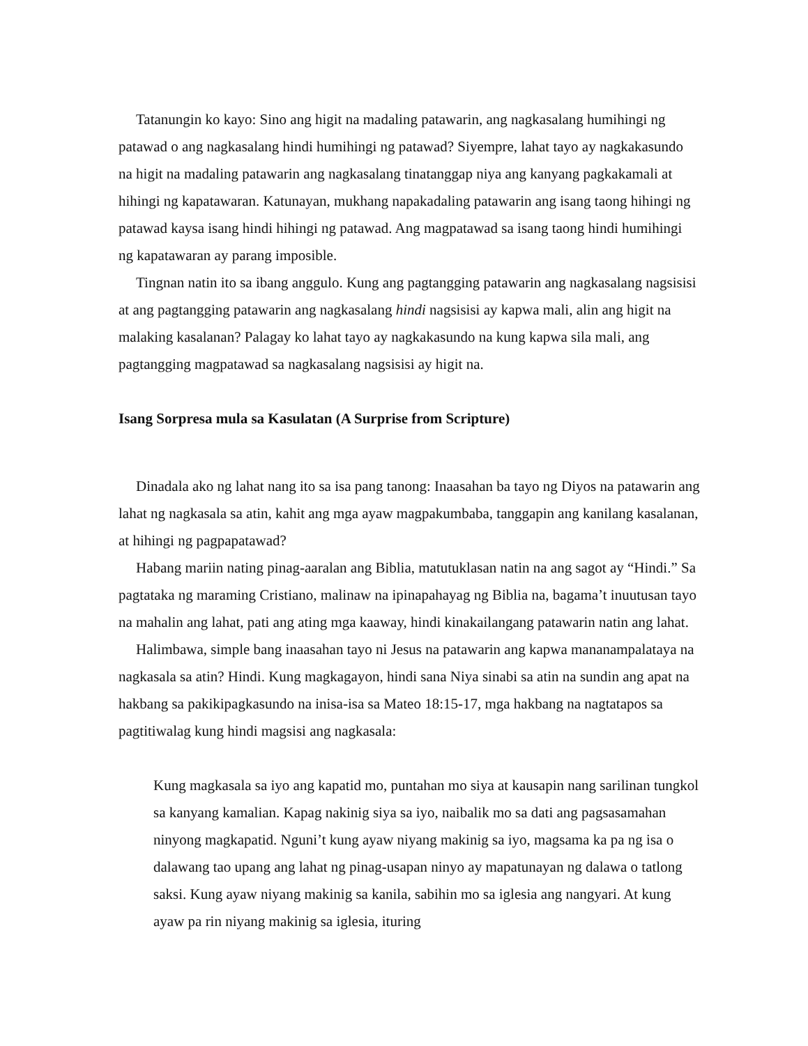Tatanungin ko kayo: Sino ang higit na madaling patawarin, ang nagkasalang humihingi ng patawad o ang nagkasalang hindi humihingi ng patawad? Siyempre, lahat tayo ay nagkakasundo na higit na madaling patawarin ang nagkasalang tinatanggap niya ang kanyang pagkakamali at hihingi ng kapatawaran. Katunayan, mukhang napakadaling patawarin ang isang taong hihingi ng patawad kaysa isang hindi hihingi ng patawad. Ang magpatawad sa isang taong hindi humihingi ng kapatawaran ay parang imposible.
Tingnan natin ito sa ibang anggulo. Kung ang pagtangging patawarin ang nagkasalang nagsisisi at ang pagtangging patawarin ang nagkasalang hindi nagsisisi ay kapwa mali, alin ang higit na malaking kasalanan? Palagay ko lahat tayo ay nagkakasundo na kung kapwa sila mali, ang pagtangging magpatawad sa nagkasalang nagsisisi ay higit na.
Isang Sorpresa mula sa Kasulatan (A Surprise from Scripture)
Dinadala ako ng lahat nang ito sa isa pang tanong: Inaasahan ba tayo ng Diyos na patawarin ang lahat ng nagkasala sa atin, kahit ang mga ayaw magpakumbaba, tanggapin ang kanilang kasalanan, at hihingi ng pagpapatawad?
Habang mariin nating pinag-aaralan ang Biblia, matutuklasan natin na ang sagot ay “Hindi.” Sa pagtataka ng maraming Cristiano, malinaw na ipinapahayag ng Biblia na, bagama’t inuutusan tayo na mahalin ang lahat, pati ang ating mga kaaway, hindi kinakailangang patawarin natin ang lahat.
Halimbawa, simple bang inaasahan tayo ni Jesus na patawarin ang kapwa mananampalataya na nagkasala sa atin? Hindi. Kung magkagayon, hindi sana Niya sinabi sa atin na sundin ang apat na hakbang sa pakikipagkasundo na inisa-isa sa Mateo 18:15-17, mga hakbang na nagtatapos sa pagtitiwalag kung hindi magsisi ang nagkasala:
Kung magkasala sa iyo ang kapatid mo, puntahan mo siya at kausapin nang sarilinan tungkol sa kanyang kamalian. Kapag nakinig siya sa iyo, naibalik mo sa dati ang pagsasamahan ninyong magkapatid. Nguni’t kung ayaw niyang makinig sa iyo, magsama ka pa ng isa o dalawang tao upang ang lahat ng pinag-usapan ninyo ay mapatunayan ng dalawa o tatlong saksi. Kung ayaw niyang makinig sa kanila, sabihin mo sa iglesia ang nangyari. At kung ayaw pa rin niyang makinig sa iglesia, ituring